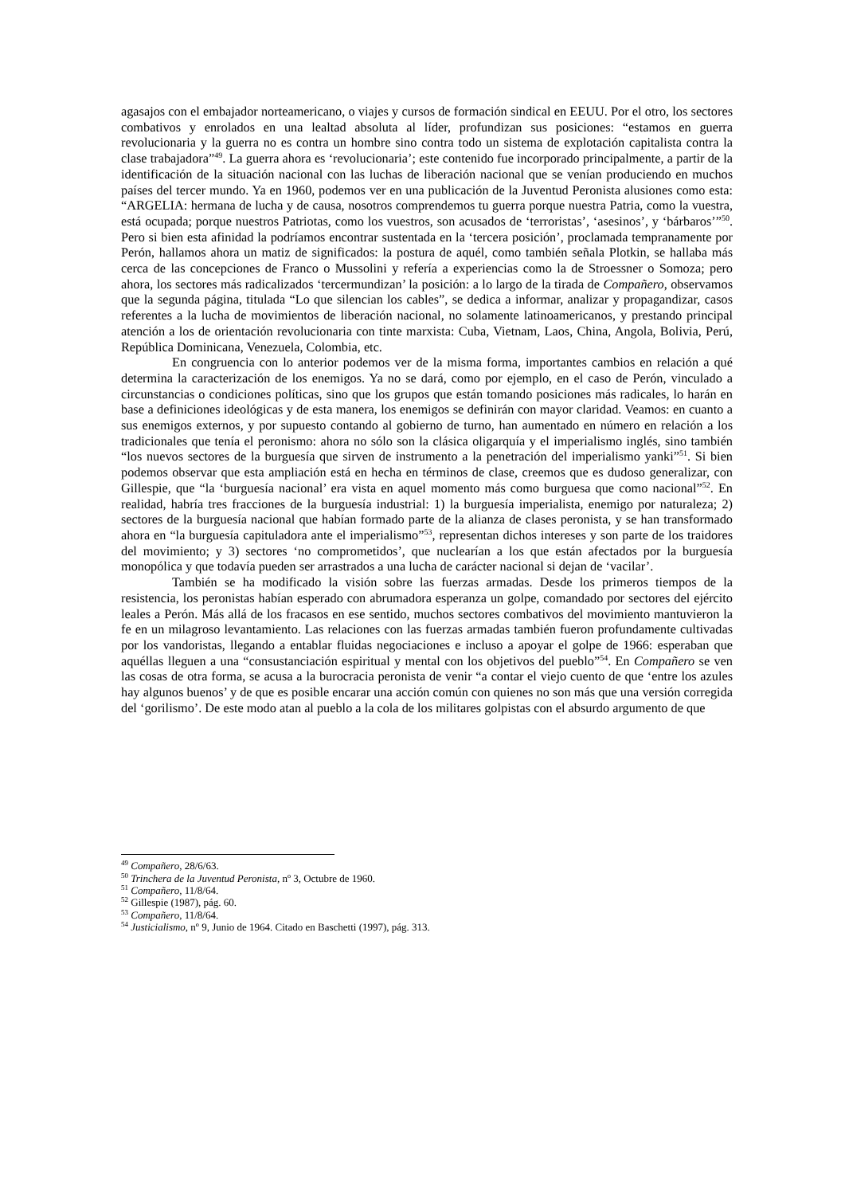agasajos con el embajador norteamericano, o viajes y cursos de formación sindical en EEUU. Por el otro, los sectores combativos y enrolados en una lealtad absoluta al líder, profundizan sus posiciones: “estamos en guerra revolucionaria y la guerra no es contra un hombre sino contra todo un sistema de explotación capitalista contra la clase trabajadora”<sup>49</sup>. La guerra ahora es ‘revolucionaria’; este contenido fue incorporado principalmente, a partir de la identificación de la situación nacional con las luchas de liberación nacional que se venían produciendo en muchos países del tercer mundo. Ya en 1960, podemos ver en una publicación de la Juventud Peronista alusiones como esta: “ARGELIA: hermana de lucha y de causa, nosotros comprendemos tu guerra porque nuestra Patria, como la vuestra, está ocupada; porque nuestros Patriotas, como los vuestros, son acusados de ‘terroristas’, ‘asesinos’, y ‘bárbaros’”<sup>50</sup>. Pero si bien esta afinidad la podríamos encontrar sustentada en la ‘tercera posición’, proclamada tempranamente por Perón, hallamos ahora un matiz de significados: la postura de aquél, como también señala Plotkin, se hallaba más cerca de las concepciones de Franco o Mussolini y refería a experiencias como la de Stroessner o Somoza; pero ahora, los sectores más radicalizados ‘tercermundizan’ la posición: a lo largo de la tirada de Compañero, observamos que la segunda página, titulada “Lo que silencian los cables”, se dedica a informar, analizar y propagandizar, casos referentes a la lucha de movimientos de liberación nacional, no solamente latinoamericanos, y prestando principal atención a los de orientación revolucionaria con tinte marxista: Cuba, Vietnam, Laos, China, Angola, Bolivia, Perú, República Dominicana, Venezuela, Colombia, etc.
En congruencia con lo anterior podemos ver de la misma forma, importantes cambios en relación a qué determina la caracterización de los enemigos. Ya no se dará, como por ejemplo, en el caso de Perón, vinculado a circunstancias o condiciones políticas, sino que los grupos que están tomando posiciones más radicales, lo harán en base a definiciones ideológicas y de esta manera, los enemigos se definirán con mayor claridad. Veamos: en cuanto a sus enemigos externos, y por supuesto contando al gobierno de turno, han aumentado en número en relación a los tradicionales que tenía el peronismo: ahora no sólo son la clásica oligarquía y el imperialismo inglés, sino también “los nuevos sectores de la burguesía que sirven de instrumento a la penetración del imperialismo yanki”<sup>51</sup>. Si bien podemos observar que esta ampliación está en hecha en términos de clase, creemos que es dudoso generalizar, con Gillespie, que “la ‘burguesía nacional’ era vista en aquel momento más como burguesa que como nacional”<sup>52</sup>. En realidad, habría tres fracciones de la burguesía industrial: 1) la burguesía imperialista, enemigo por naturaleza; 2) sectores de la burguesía nacional que habían formado parte de la alianza de clases peronista, y se han transformado ahora en “la burguesía capituladora ante el imperialismo”<sup>53</sup>, representan dichos intereses y son parte de los traidores del movimiento; y 3) sectores ‘no comprometidos’, que nuclearían a los que están afectados por la burguesía monopólica y que todavía pueden ser arrastrados a una lucha de carácter nacional si dejan de ‘vacilar’.
También se ha modificado la visión sobre las fuerzas armadas. Desde los primeros tiempos de la resistencia, los peronistas habían esperado con abrumadora esperanza un golpe, comandado por sectores del ejército leales a Perón. Más allá de los fracasos en ese sentido, muchos sectores combativos del movimiento mantuvieron la fe en un milagroso levantamiento. Las relaciones con las fuerzas armadas también fueron profundamente cultivadas por los vandoristas, llegando a entablar fluidas negociaciones e incluso a apoyar el golpe de 1966: esperaban que aquéllas lleguen a una “consustanciación espiritual y mental con los objetivos del pueblo”<sup>54</sup>. En Compañero se ven las cosas de otra forma, se acusa a la burocracia peronista de venir “a contar el viejo cuento de que ‘entre los azules hay algunos buenos’ y de que es posible encarar una acción común con quienes no son más que una versión corregida del ‘gorilismo’. De este modo atan al pueblo a la cola de los militares golpistas con el absurdo argumento de que
<sup>49</sup> Compañero, 28/6/63.
<sup>50</sup> Trinchera de la Juventud Peronista, nº 3, Octubre de 1960.
<sup>51</sup> Compañero, 11/8/64.
<sup>52</sup> Gillespie (1987), pág. 60.
<sup>53</sup> Compañero, 11/8/64.
<sup>54</sup> Justicialismo, nº 9, Junio de 1964. Citado en Baschetti (1997), pág. 313.